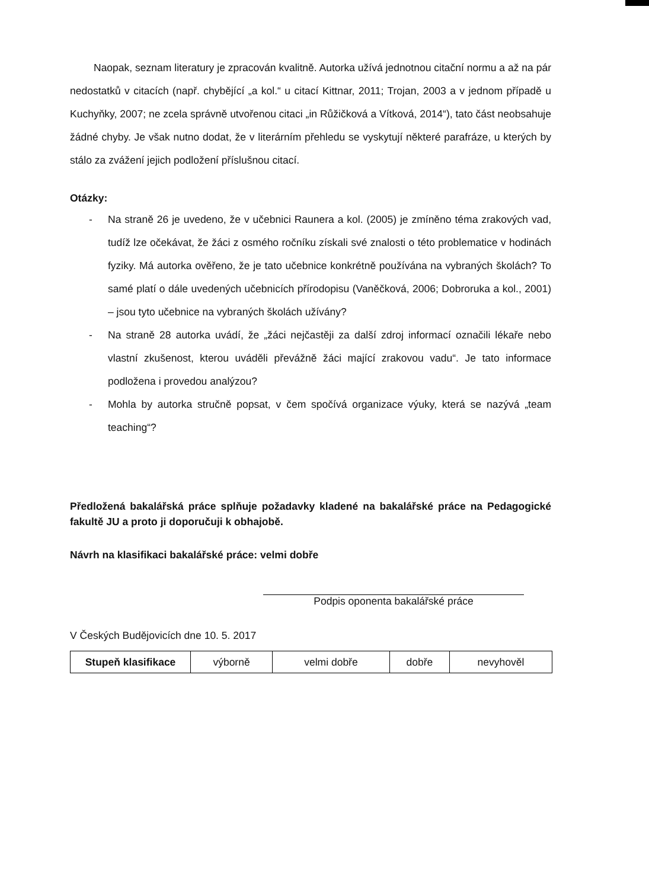Naopak, seznam literatury je zpracován kvalitně. Autorka užívá jednotnou citační normu a až na pár nedostatků v citacích (např. chybějící „a kol.“ u citací Kittnar, 2011; Trojan, 2003 a v jednom případě u Kuchyňky, 2007; ne zcela správně utvořenou citaci „in Růžičková a Vítková, 2014“), tato část neobsahuje žádné chyby. Je však nutno dodat, že v literárním přehledu se vyskytují některé parafráze, u kterých by stálo za zvážení jejich podložení příslušnou citací.
Otázky:
- Na straně 26 je uvedeno, že v učebnici Raunera a kol. (2005) je zmíněno téma zrakových vad, tudíž lze očekávat, že žáci z osmého ročníku získali své znalosti o této problematice v hodinách fyziky. Má autorka ověřeno, že je tato učebnice konkrétně používána na vybraných školách? To samé platí o dále uvedených učebnicích přírodopisu (Vaněčková, 2006; Dobroruka a kol., 2001) – jsou tyto učebnice na vybraných školách užívány?
- Na straně 28 autorka uvádí, že „žáci nejčastěji za další zdroj informací označili lékaře nebo vlastní zkušenost, kterou uváděli převážně žáci mající zrakovou vadu“. Je tato informace podložena i provedou analýzou?
- Mohla by autorka stručně popsat, v čem spočívá organizace výuky, která se nazývá „team teaching“?
Předložená bakalářská práce splňuje požadavky kladené na bakalářské práce na Pedagogické fakultě JU a proto ji doporučuji k obhajobě.
Návrh na klasifikaci bakalářské práce: velmi dobře
Podpis oponenta bakalářské práce
V Českých Budějovicích dne 10. 5. 2017
| Stupeň klasifikace | výborně | velmi dobře | dobře | nevyhověl |